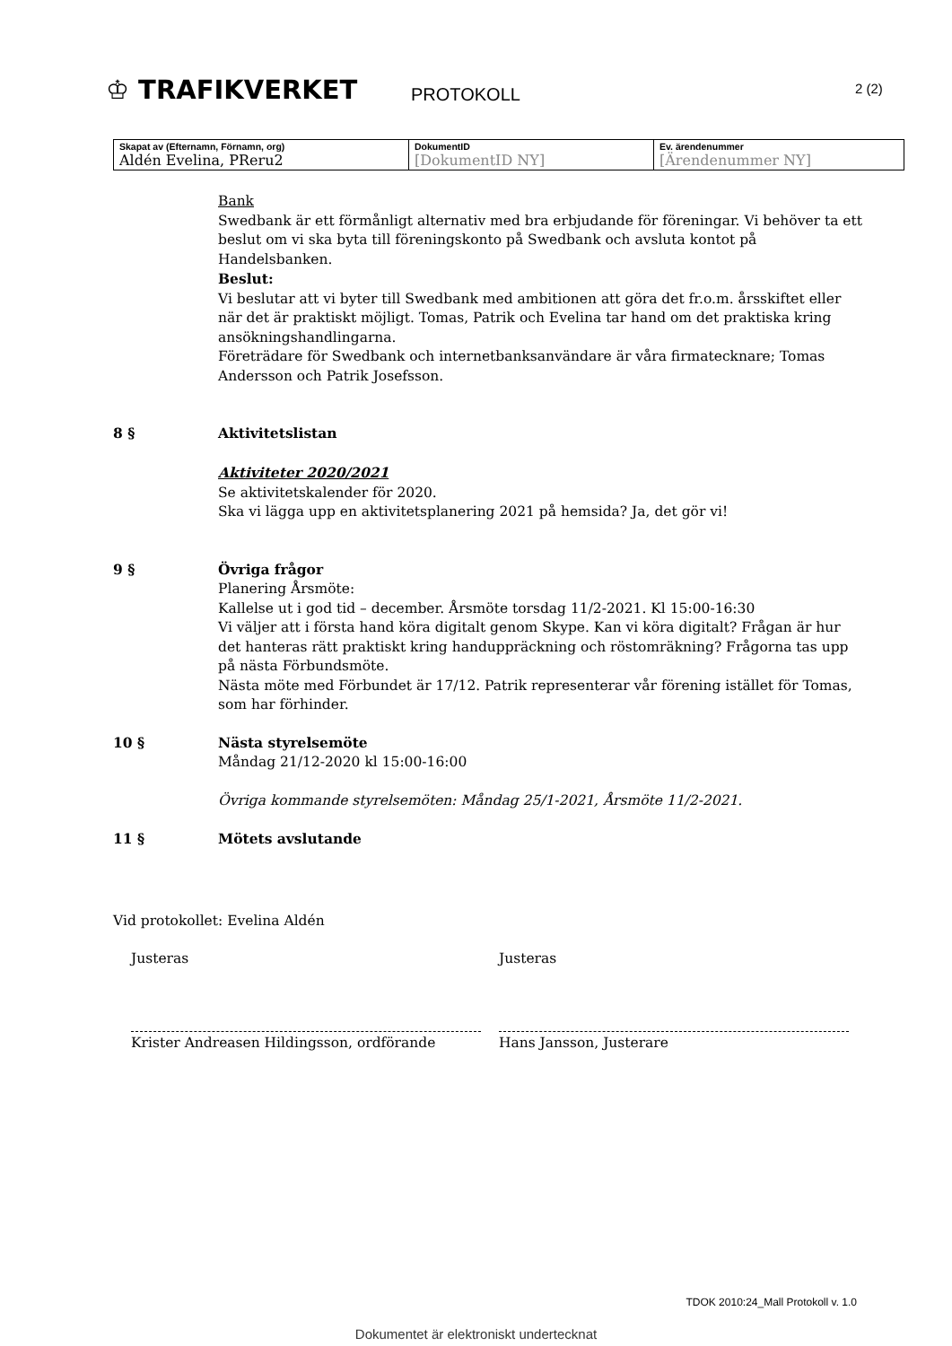♔ TRAFIKVERKET
PROTOKOLL
2 (2)
| Skapat av (Efternamn, Förnamn, org) Aldén Evelina, PReru2 | DokumentID [DokumentID NY] | Ev. ärendenummer [Ärendenummer NY] |
Bank
Swedbank är ett förmånligt alternativ med bra erbjudande för föreningar. Vi behöver ta ett beslut om vi ska byta till föreningskonto på Swedbank och avsluta kontot på Handelsbanken.
Beslut:
Vi beslutar att vi byter till Swedbank med ambitionen att göra det fr.o.m. årsskiftet eller när det är praktiskt möjligt. Tomas, Patrik och Evelina tar hand om det praktiska kring ansökningshandlingarna.
Företrädare för Swedbank och internetbanksanvändare är våra firmatecknare; Tomas Andersson och Patrik Josefsson.
8 § Aktivitetslistan
Aktiviteter 2020/2021
Se aktivitetskalender för 2020.
Ska vi lägga upp en aktivitetsplanering 2021 på hemsida? Ja, det gör vi!
9 § Övriga frågor
Planering Årsmöte:
Kallelse ut i god tid – december. Årsmöte torsdag 11/2-2021. Kl 15:00-16:30
Vi väljer att i första hand köra digitalt genom Skype. Kan vi köra digitalt? Frågan är hur det hanteras rätt praktiskt kring handuppräckning och röstomräkning? Frågorna tas upp på nästa Förbundsmöte.
Nästa möte med Förbundet är 17/12. Patrik representerar vår förening istället för Tomas, som har förhinder.
10 § Nästa styrelsemöte
Måndag 21/12-2020 kl 15:00-16:00
Övriga kommande styrelsemöten: Måndag 25/1-2021, Årsmöte 11/2-2021.
11 § Mötets avslutande
Vid protokollet: Evelina Aldén
Justeras Justeras
Krister Andreasen Hildingsson, ordförande Hans Jansson, Justerare
TDOK 2010:24_Mall Protokoll v. 1.0
Dokumentet är elektroniskt undertecknat